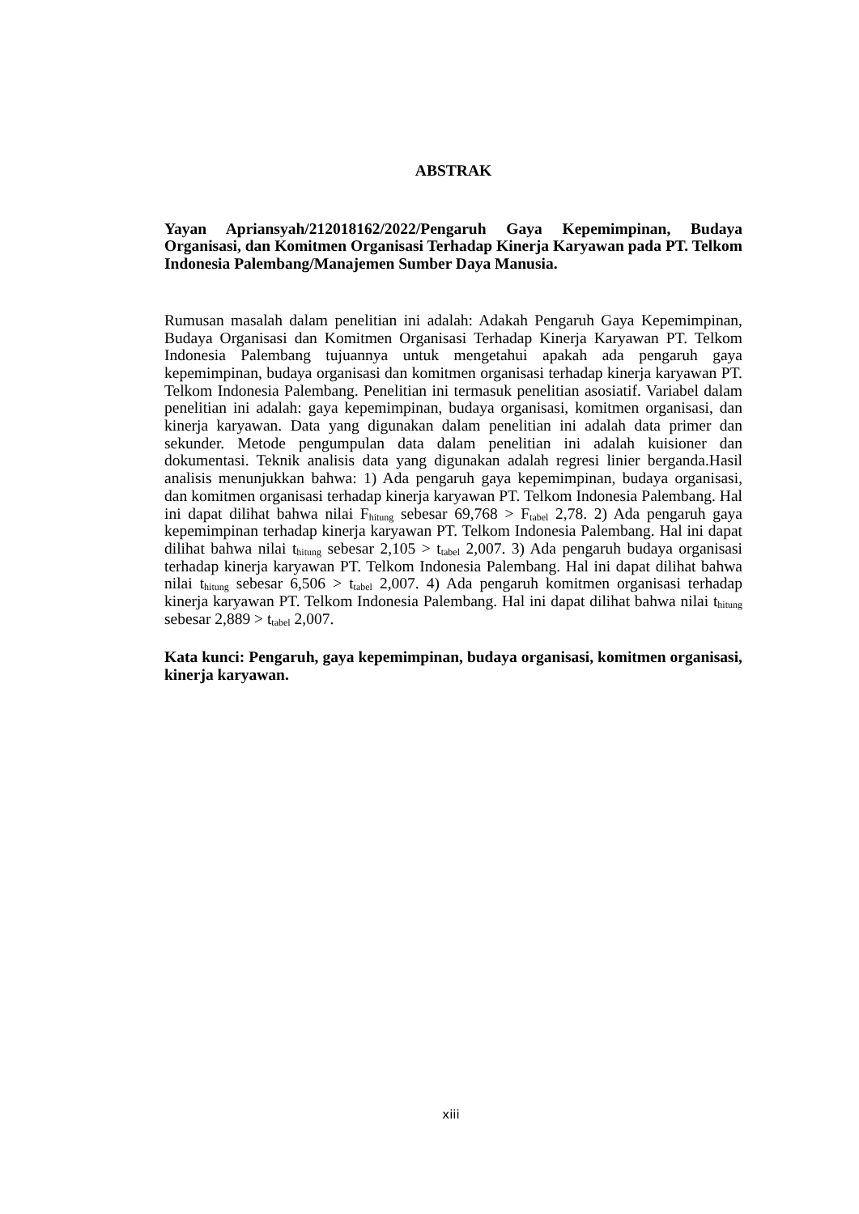ABSTRAK
Yayan Apriansyah/212018162/2022/Pengaruh Gaya Kepemimpinan, Budaya Organisasi, dan Komitmen Organisasi Terhadap Kinerja Karyawan pada PT. Telkom Indonesia Palembang/Manajemen Sumber Daya Manusia.
Rumusan masalah dalam penelitian ini adalah: Adakah Pengaruh Gaya Kepemimpinan, Budaya Organisasi dan Komitmen Organisasi Terhadap Kinerja Karyawan PT. Telkom Indonesia Palembang tujuannya untuk mengetahui apakah ada pengaruh gaya kepemimpinan, budaya organisasi dan komitmen organisasi terhadap kinerja karyawan PT. Telkom Indonesia Palembang. Penelitian ini termasuk penelitian asosiatif. Variabel dalam penelitian ini adalah: gaya kepemimpinan, budaya organisasi, komitmen organisasi, dan kinerja karyawan. Data yang digunakan dalam penelitian ini adalah data primer dan sekunder. Metode pengumpulan data dalam penelitian ini adalah kuisioner dan dokumentasi. Teknik analisis data yang digunakan adalah regresi linier berganda.Hasil analisis menunjukkan bahwa: 1) Ada pengaruh gaya kepemimpinan, budaya organisasi, dan komitmen organisasi terhadap kinerja karyawan PT. Telkom Indonesia Palembang. Hal ini dapat dilihat bahwa nilai F<sub>hitung</sub> sebesar 69,768 > F<sub>tabel</sub> 2,78. 2) Ada pengaruh gaya kepemimpinan terhadap kinerja karyawan PT. Telkom Indonesia Palembang. Hal ini dapat dilihat bahwa nilai t<sub>hitung</sub> sebesar 2,105 > t<sub>tabel</sub> 2,007. 3) Ada pengaruh budaya organisasi terhadap kinerja karyawan PT. Telkom Indonesia Palembang. Hal ini dapat dilihat bahwa nilai t<sub>hitung</sub> sebesar 6,506 > t<sub>tabel</sub> 2,007. 4) Ada pengaruh komitmen organisasi terhadap kinerja karyawan PT. Telkom Indonesia Palembang. Hal ini dapat dilihat bahwa nilai t<sub>hitung</sub> sebesar 2,889 > t<sub>tabel</sub> 2,007.
Kata kunci: Pengaruh, gaya kepemimpinan, budaya organisasi, komitmen organisasi, kinerja karyawan.
xiii